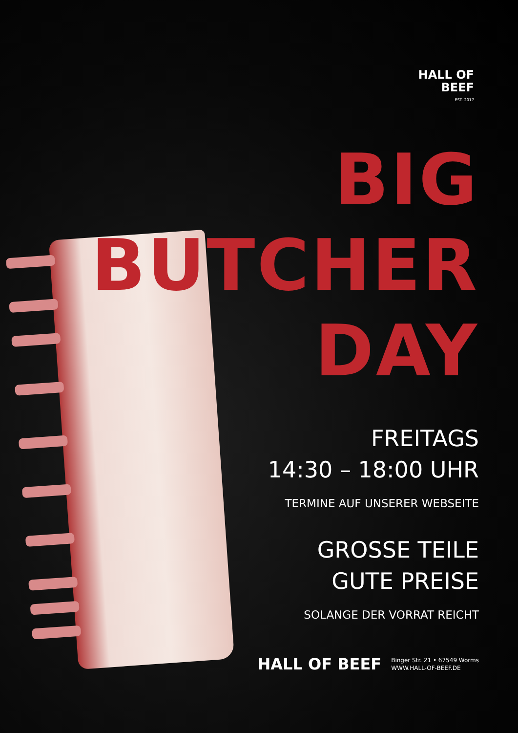HALL OF
BEEF
EST. 2017
BIG BUTCHER
DAY
FREITAGS
14:30 – 18:00 UHR
TERMINE AUF UNSERER WEBSEITE
GROSSE TEILE
GUTE PREISE
SOLANGE DER VORRAT REICHT
HALL OF BEEF
Binger Str. 21 • 67549 Worms
WWW.HALL-OF-BEEF.DE